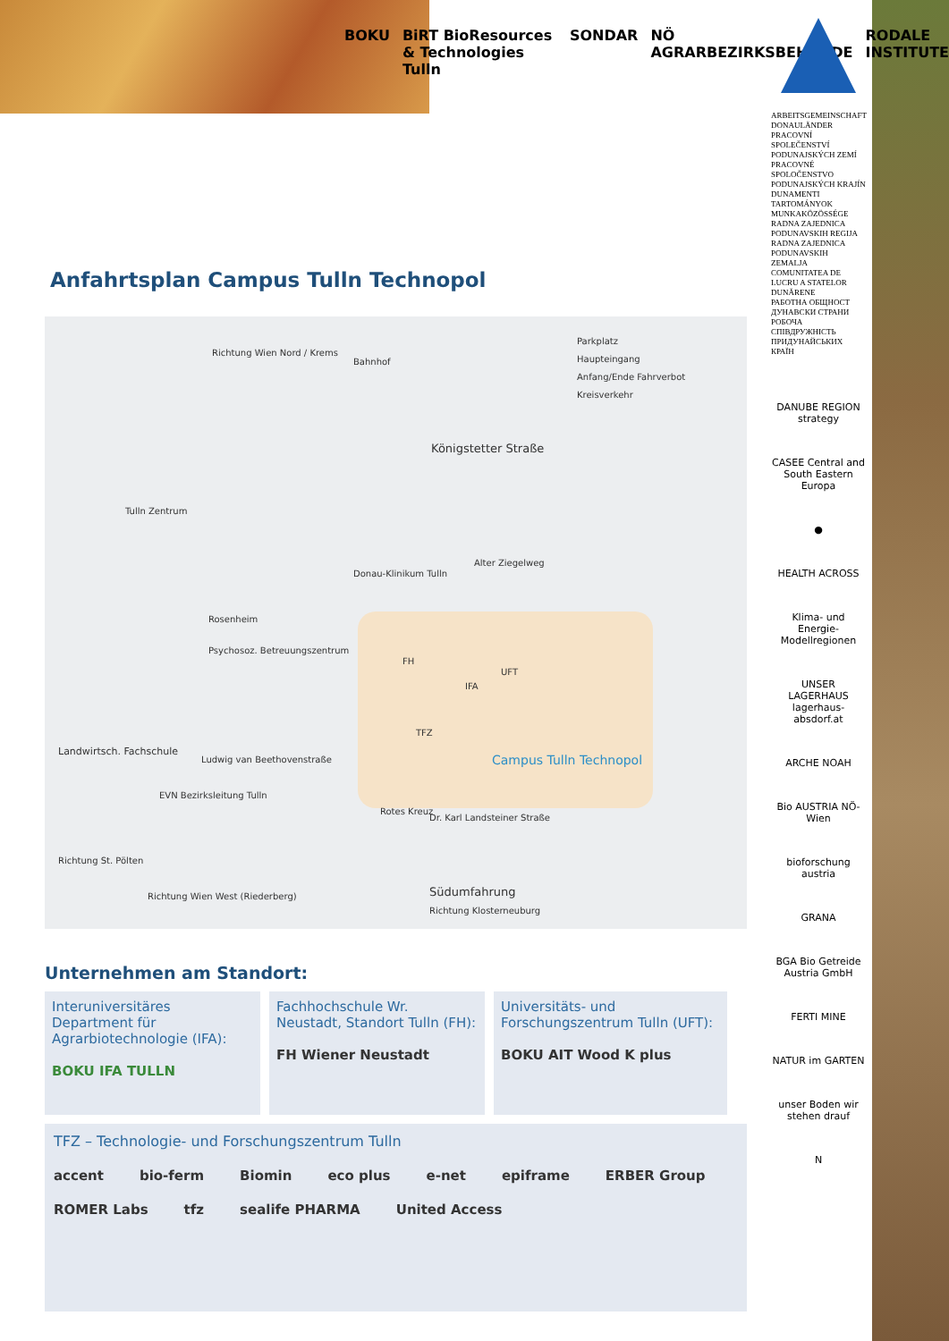BOKU BiRT BioResources & Technologies Tulln SONDAR NÖ AGRARBEZIRKSBEHÖRDE RODALE INSTITUTE
ARBEITSGEMEINSCHAFT DONAULÄNDER
PRACOVNÍ SPOLEČENSTVÍ PODUNAJSKÝCH ZEMÍ
PRACOVNÉ SPOLOČENSTVO PODUNAJSKÝCH KRAJÍN
DUNAMENTI TARTOMÁNYOK MUNKAKÖZÖSSÉGE
RADNA ZAJEDNICA PODUNAVSKIH REGIJA
RADNA ZAJEDNICA PODUNAVSKIH ZEMALJA
COMUNITATEA DE LUCRU A STATELOR DUNĂRENE
РАБОТНА ОБЩНОСТ ДУНАВСКИ СТРАНИ
РОБОЧА СПІВДРУЖНІСТЬ ПРИДУНАЙСЬКИХ КРАЇН
DANUBE REGION strategy
CASEE Central and South Eastern Europa
●
HEALTH ACROSS
Klima- und Energie-Modellregionen
UNSER LAGERHAUS lagerhaus-absdorf.at
ARCHE NOAH
Bio AUSTRIA NÖ-Wien
bioforschung austria
GRANA
BGA Bio Getreide Austria GmbH
FERTI MINE
NATUR im GARTEN
unser Boden wir stehen drauf
N
Anfahrtsplan Campus Tulln Technopol
Richtung Wien Nord / Krems
Bahnhof
Parkplatz
Haupteingang
Anfang/Ende Fahrverbot
Kreisverkehr
Königstetter Straße
Tulln Zentrum
Donau-Klinikum Tulln
Alter Ziegelweg
Rosenheim
Psychosoz. Betreuungszentrum
FH
IFA
UFT
TFZ
Landwirtsch. Fachschule
Ludwig van Beethovenstraße Campus Tulln Technopol
EVN Bezirksleitung Tulln
Rotes Kreuz
Dr. Karl Landsteiner Straße
Richtung St. Pölten
Richtung Wien West (Riederberg) Südumfahrung
Richtung Klosterneuburg
Unternehmen am Standort:
Interuniversitäres Department für Agrarbiotechnologie (IFA):
BOKU IFA TULLN
Fachhochschule Wr. Neustadt, Standort Tulln (FH):
FH Wiener Neustadt
Universitäts- und Forschungszentrum Tulln (UFT):
BOKU AIT Wood K plus
TFZ – Technologie- und Forschungszentrum Tulln
accent bio-ferm Biomin eco plus e-net epiframe ERBER Group ROMER Labs tfz sealife PHARMA United Access